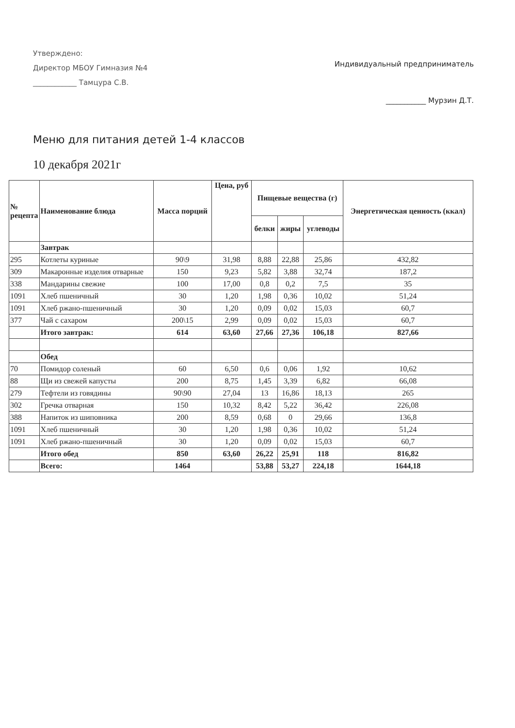Утверждено:
Директор МБОУ Гимназия №4
____________ Тамцура С.В.
Индивидуальный предприниматель
___________ Мурзин Д.Т.
Меню для питания детей 1-4 классов
10 декабря 2021г
| № рецепта | Наименование блюда | Масса порций | Цена, руб | Пищевые вещества (г) | | | Энергетическая ценность (ккал) |
| --- | --- | --- | --- | --- | --- | --- | --- |
| | | | | белки | жиры | углеводы | |
| | Завтрак | | | | | | |
| 295 | Котлеты куриные | 90\9 | 31,98 | 8,88 | 22,88 | 25,86 | 432,82 |
| 309 | Макаронные изделия отварные | 150 | 9,23 | 5,82 | 3,88 | 32,74 | 187,2 |
| 338 | Мандарины свежие | 100 | 17,00 | 0,8 | 0,2 | 7,5 | 35 |
| 1091 | Хлеб пшеничный | 30 | 1,20 | 1,98 | 0,36 | 10,02 | 51,24 |
| 1091 | Хлеб ржано-пшеничный | 30 | 1,20 | 0,09 | 0,02 | 15,03 | 60,7 |
| 377 | Чай с сахаром | 200\15 | 2,99 | 0,09 | 0,02 | 15,03 | 60,7 |
| | Итого завтрак: | 614 | 63,60 | 27,66 | 27,36 | 106,18 | 827,66 |
| | Обед | | | | | | |
| 70 | Помидор соленый | 60 | 6,50 | 0,6 | 0,06 | 1,92 | 10,62 |
| 88 | Щи из свежей капусты | 200 | 8,75 | 1,45 | 3,39 | 6,82 | 66,08 |
| 279 | Тефтели из говядины | 90\90 | 27,04 | 13 | 16,86 | 18,13 | 265 |
| 302 | Гречка отварная | 150 | 10,32 | 8,42 | 5,22 | 36,42 | 226,08 |
| 388 | Напиток из шиповника | 200 | 8,59 | 0,68 | 0 | 29,66 | 136,8 |
| 1091 | Хлеб пшеничный | 30 | 1,20 | 1,98 | 0,36 | 10,02 | 51,24 |
| 1091 | Хлеб ржано-пшеничный | 30 | 1,20 | 0,09 | 0,02 | 15,03 | 60,7 |
| | Итого обед | 850 | 63,60 | 26,22 | 25,91 | 118 | 816,82 |
| | Всего: | 1464 | | 53,88 | 53,27 | 224,18 | 1644,18 |